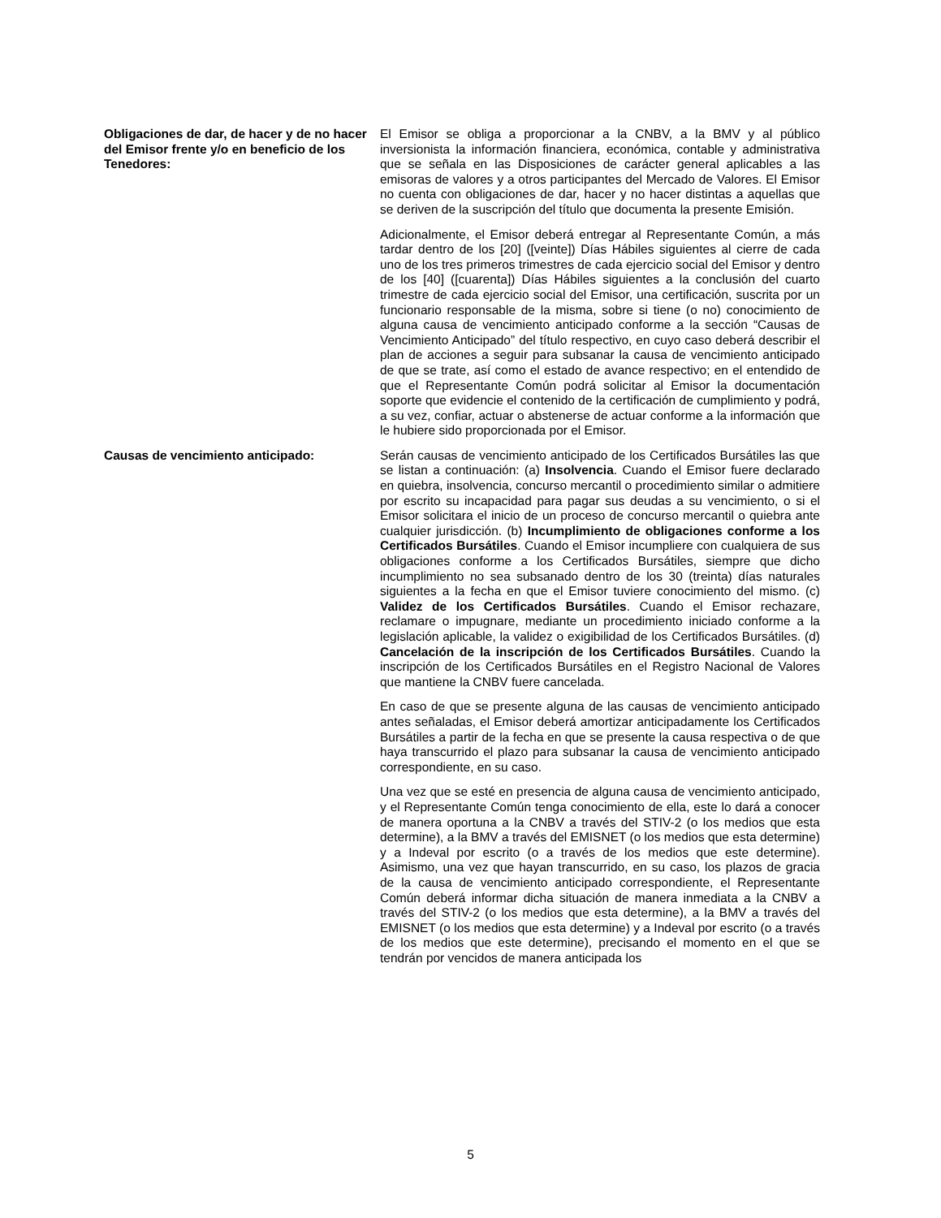Obligaciones de dar, de hacer y de no hacer del Emisor frente y/o en beneficio de los Tenedores:
El Emisor se obliga a proporcionar a la CNBV, a la BMV y al público inversionista la información financiera, económica, contable y administrativa que se señala en las Disposiciones de carácter general aplicables a las emisoras de valores y a otros participantes del Mercado de Valores. El Emisor no cuenta con obligaciones de dar, hacer y no hacer distintas a aquellas que se deriven de la suscripción del título que documenta la presente Emisión.
Adicionalmente, el Emisor deberá entregar al Representante Común, a más tardar dentro de los [20] ([veinte]) Días Hábiles siguientes al cierre de cada uno de los tres primeros trimestres de cada ejercicio social del Emisor y dentro de los [40] ([cuarenta]) Días Hábiles siguientes a la conclusión del cuarto trimestre de cada ejercicio social del Emisor, una certificación, suscrita por un funcionario responsable de la misma, sobre si tiene (o no) conocimiento de alguna causa de vencimiento anticipado conforme a la sección “Causas de Vencimiento Anticipado” del título respectivo, en cuyo caso deberá describir el plan de acciones a seguir para subsanar la causa de vencimiento anticipado de que se trate, así como el estado de avance respectivo; en el entendido de que el Representante Común podrá solicitar al Emisor la documentación soporte que evidencie el contenido de la certificación de cumplimiento y podrá, a su vez, confiar, actuar o abstenerse de actuar conforme a la información que le hubiere sido proporcionada por el Emisor.
Causas de vencimiento anticipado: Serán causas de vencimiento anticipado de los Certificados Bursátiles las que se listan a continuación: (a) Insolvencia. Cuando el Emisor fuere declarado en quiebra, insolvencia, concurso mercantil o procedimiento similar o admitiere por escrito su incapacidad para pagar sus deudas a su vencimiento, o si el Emisor solicitara el inicio de un proceso de concurso mercantil o quiebra ante cualquier jurisdicción. (b) Incumplimiento de obligaciones conforme a los Certificados Bursátiles. Cuando el Emisor incumpliere con cualquiera de sus obligaciones conforme a los Certificados Bursátiles, siempre que dicho incumplimiento no sea subsanado dentro de los 30 (treinta) días naturales siguientes a la fecha en que el Emisor tuviere conocimiento del mismo. (c) Validez de los Certificados Bursátiles. Cuando el Emisor rechazare, reclamare o impugnare, mediante un procedimiento iniciado conforme a la legislación aplicable, la validez o exigibilidad de los Certificados Bursátiles. (d) Cancelación de la inscripción de los Certificados Bursátiles. Cuando la inscripción de los Certificados Bursátiles en el Registro Nacional de Valores que mantiene la CNBV fuere cancelada.
En caso de que se presente alguna de las causas de vencimiento anticipado antes señaladas, el Emisor deberá amortizar anticipadamente los Certificados Bursátiles a partir de la fecha en que se presente la causa respectiva o de que haya transcurrido el plazo para subsanar la causa de vencimiento anticipado correspondiente, en su caso.
Una vez que se esté en presencia de alguna causa de vencimiento anticipado, y el Representante Común tenga conocimiento de ella, este lo dará a conocer de manera oportuna a la CNBV a través del STIV-2 (o los medios que esta determine), a la BMV a través del EMISNET (o los medios que esta determine) y a Indeval por escrito (o a través de los medios que este determine). Asimismo, una vez que hayan transcurrido, en su caso, los plazos de gracia de la causa de vencimiento anticipado correspondiente, el Representante Común deberá informar dicha situación de manera inmediata a la CNBV a través del STIV-2 (o los medios que esta determine), a la BMV a través del EMISNET (o los medios que esta determine) y a Indeval por escrito (o a través de los medios que este determine), precisando el momento en el que se tendrán por vencidos de manera anticipada los
5